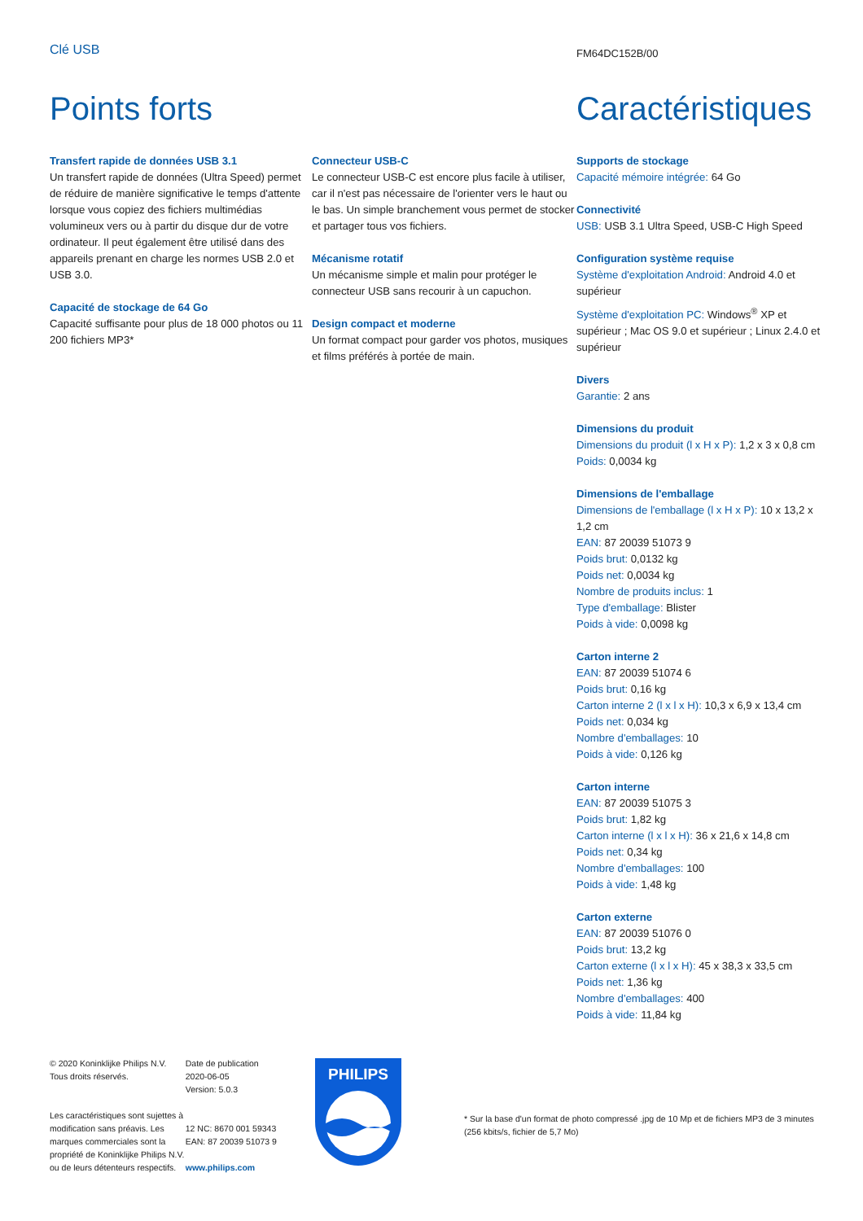Clé USB
FM64DC152B/00
Points forts Caractéristiques
Transfert rapide de données USB 3.1
Un transfert rapide de données (Ultra Speed) permet de réduire de manière significative le temps d'attente lorsque vous copiez des fichiers multimédias volumineux vers ou à partir du disque dur de votre ordinateur. Il peut également être utilisé dans des appareils prenant en charge les normes USB 2.0 et USB 3.0.
Capacité de stockage de 64 Go
Capacité suffisante pour plus de 18 000 photos ou 11 200 fichiers MP3*
Connecteur USB-C
Le connecteur USB-C est encore plus facile à utiliser, car il n'est pas nécessaire de l'orienter vers le haut ou le bas. Un simple branchement vous permet de stocker et partager tous vos fichiers.
Mécanisme rotatif
Un mécanisme simple et malin pour protéger le connecteur USB sans recourir à un capuchon.
Design compact et moderne
Un format compact pour garder vos photos, musiques et films préférés à portée de main.
Supports de stockage
Capacité mémoire intégrée: 64 Go
Connectivité
USB: USB 3.1 Ultra Speed, USB-C High Speed
Configuration système requise
Système d'exploitation Android: Android 4.0 et supérieur
Système d'exploitation PC: Windows<sup>®</sup> XP et supérieur ; Mac OS 9.0 et supérieur ; Linux 2.4.0 et supérieur
Divers
Garantie: 2 ans
Dimensions du produit
Dimensions du produit (l x H x P): 1,2 x 3 x 0,8 cm
Poids: 0,0034 kg
Dimensions de l'emballage
Dimensions de l'emballage (l x H x P): 10 x 13,2 x 1,2 cm
EAN: 87 20039 51073 9
Poids brut: 0,0132 kg
Poids net: 0,0034 kg
Nombre de produits inclus: 1
Type d'emballage: Blister
Poids à vide: 0,0098 kg
Carton interne 2
EAN: 87 20039 51074 6
Poids brut: 0,16 kg
Carton interne 2 (l x l x H): 10,3 x 6,9 x 13,4 cm
Poids net: 0,034 kg
Nombre d'emballages: 10
Poids à vide: 0,126 kg
Carton interne
EAN: 87 20039 51075 3
Poids brut: 1,82 kg
Carton interne (l x l x H): 36 x 21,6 x 14,8 cm
Poids net: 0,34 kg
Nombre d'emballages: 100
Poids à vide: 1,48 kg
Carton externe
EAN: 87 20039 51076 0
Poids brut: 13,2 kg
Carton externe (l x l x H): 45 x 38,3 x 33,5 cm
Poids net: 1,36 kg
Nombre d'emballages: 400
Poids à vide: 11,84 kg
© 2020 Koninklijke Philips N.V.
Tous droits réservés.
Les caractéristiques sont sujettes à modification sans préavis. Les marques commerciales sont la propriété de Koninklijke Philips N.V. ou de leurs détenteurs respectifs.
Date de publication
2020-06-05
Version: 5.0.3
12 NC: 8670 001 59343
EAN: 87 20039 51073 9
www.philips.com
PHILIPS
* Sur la base d'un format de photo compressé .jpg de 10 Mp et de fichiers MP3 de 3 minutes (256 kbits/s, fichier de 5,7 Mo)